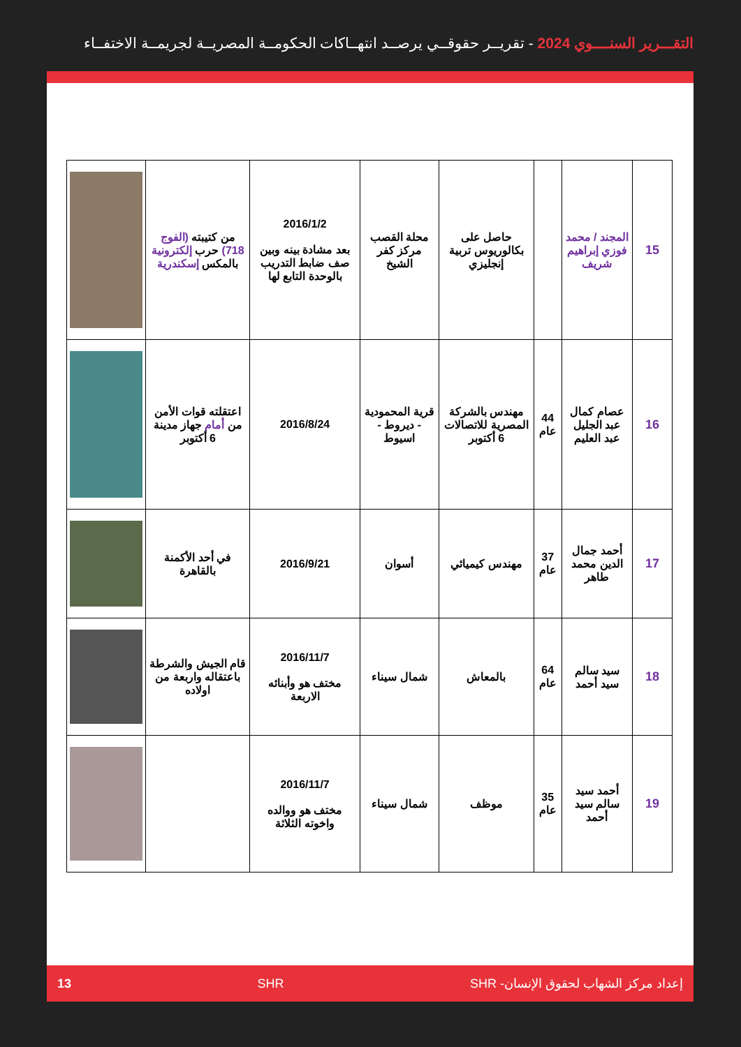التقـــرير السنــــوي 2024 - تقريــر حقوقــي يرصــد انتهــاكات الحكومــة المصريــة لجريمــة الاختفــاء
| 15 | المجند / محمد فوزي إبراهيم شريف | | حاصل على بكالوريوس تربية إنجليزي | محلة القصب مركز كفر الشيخ | 2016/1/2 بعد مشادة بينه وبين صف ضابط التدريب بالوحدة التابع لها | من كتيبته (الفوج 718) حرب إلكترونية بالمكس إسكندرية | |
| 16 | عصام كمال عبد الجليل عبد العليم | 44 عام | مهندس بالشركة المصرية للاتصالات 6 أكتوبر | قرية المحمودية - ديروط - اسيوط | 2016/8/24 | اعتقلته قوات الأمن من أمام جهاز مدينة 6 أكتوبر | |
| 17 | أحمد جمال الدين محمد طاهر | 37 عام | مهندس كيميائي | أسوان | 2016/9/21 | في أحد الأكمنة بالقاهرة | |
| 18 | سيد سالم سيد أحمد | 64 عام | بالمعاش | شمال سيناء | 2016/11/7 مختف هو وأبنائه الاربعة | قام الجيش والشرطة باعتقاله واربعة من اولاده | |
| 19 | أحمد سيد سالم سيد أحمد | 35 عام | موظف | شمال سيناء | 2016/11/7 مختف هو ووالده واخوته الثلاثة | | |
إعداد مركز الشهاب لحقوق الإنسان- SHR SHR 13